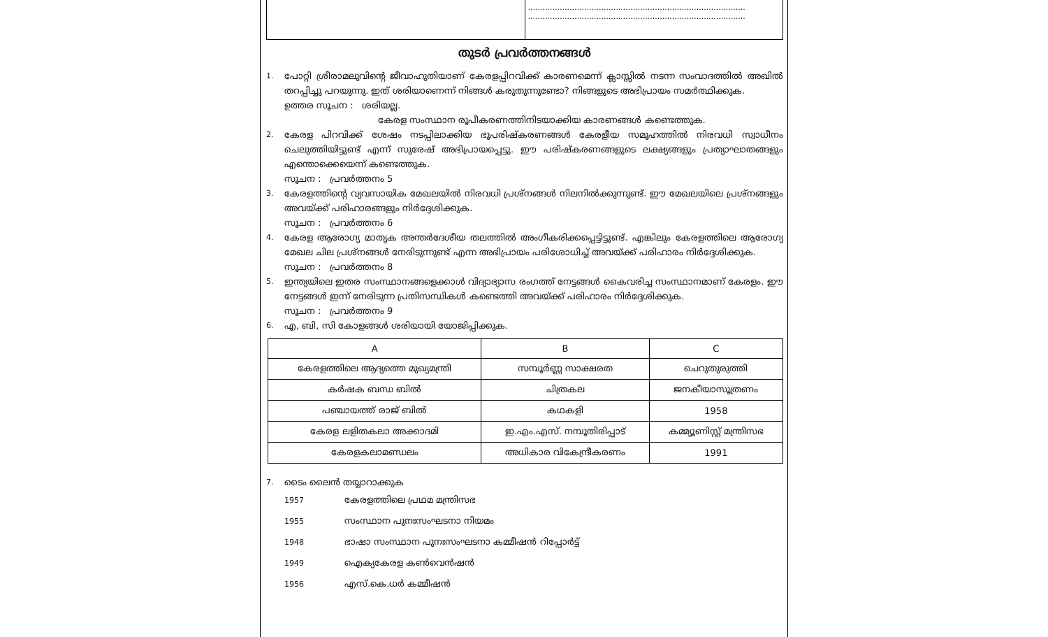.........................................................................................
.........................................................................................
തുടർ പ്രവർത്തനങ്ങൾ
1. പോറ്റി ശ്രീരാമലുവിന്റെ ജീവാഹുതിയാണ് കേരളപ്പിറവിക്ക് കാരണമെന്ന് ക്ലാസ്സിൽ നടന്ന സംവാദത്തിൽ അഖിൽ തറപ്പിച്ചു പറയുന്നു. ഇത് ശരിയാണെന്ന് നിങ്ങൾ കരുതുന്നുണ്ടോ? നിങ്ങളുടെ അഭിപ്രായം സമർത്ഥിക്കുക.
ഉത്തര സൂചന : ശരിയല്ല.
കേരള സംസ്ഥാന രൂപീകരണത്തിനിടയാക്കിയ കാരണങ്ങൾ കണ്ടെത്തുക.
2. കേരള പിറവിക്ക് ശേഷം നടപ്പിലാക്കിയ ഭൂപരിഷ്കരണങ്ങൾ കേരളീയ സമൂഹത്തിൽ നിരവധി സ്വാധീനം ചെലുത്തിയിട്ടുണ്ട് എന്ന് സുരേഷ് അഭിപ്രായപ്പെട്ടു. ഈ പരിഷ്കരണങ്ങളുടെ ലക്ഷ്യങ്ങളും പ്രത്യാഘാതങ്ങളും എന്തൊക്കെയെന്ന് കണ്ടെത്തുക.
സൂചന : പ്രവർത്തനം 5
3. കേരളത്തിന്റെ വ്യവസായിക മേഖലയിൽ നിരവധി പ്രശ്നങ്ങൾ നിലനിൽക്കുന്നുണ്ട്. ഈ മേഖലയിലെ പ്രശ്നങ്ങളും അവയ്ക്ക് പരിഹാരങ്ങളും നിർദ്ദേശിക്കുക.
സൂചന : പ്രവർത്തനം 6
4. കേരള ആരോഗ്യ മാതൃക അന്തർദേശീയ തലത്തിൽ അംഗീകരിക്കപ്പെട്ടിട്ടുണ്ട്. എങ്കിലും കേരളത്തിലെ ആരോഗ്യ മേഖല ചില പ്രശ്നങ്ങൾ നേരിടുന്നുണ്ട് എന്ന അഭിപ്രായം പരിശോധിച്ച് അവയ്ക്ക് പരിഹാരം നിർദ്ദേശിക്കുക.
സൂചന : പ്രവർത്തനം 8
5. ഇന്ത്യയിലെ ഇതര സംസ്ഥാനങ്ങളെക്കാൾ വിദ്യാഭ്യാസ രംഗത്ത് നേട്ടങ്ങൾ കൈവരിച്ച സംസ്ഥാനമാണ് കേരളം. ഈ നേട്ടങ്ങൾ ഇന്ന് നേരിടുന്ന പ്രതിസന്ധികൾ കണ്ടെത്തി അവയ്ക്ക് പരിഹാരം നിർദ്ദേശിക്കുക.
സൂചന : പ്രവർത്തനം 9
6. എ, ബി, സി കോളങ്ങൾ ശരിയായി യോജിപ്പിക്കുക.
| A | B | C |
| --- | --- | --- |
| കേരളത്തിലെ ആദ്യത്തെ മുഖ്യമന്ത്രി | സമ്പൂർണ്ണ സാക്ഷരത | ചെറുതുരുത്തി |
| കർഷക ബന്ധ ബിൽ | ചിത്രകല | ജനകീയാസൂത്രണം |
| പഞ്ചായത്ത് രാജ് ബിൽ | കഥകളി | 1958 |
| കേരള ലളിതകലാ അക്കാദമി | ഇ.എം.എസ്. നമ്പൂതിരിപ്പാട് | കമ്മ്യൂണിസ്റ്റ് മന്ത്രിസഭ |
| കേരളകലാമണ്ഡലം | അധികാര വികേന്ദ്രീകരണം | 1991 |
7. ടൈം ലൈൻ തയ്യാറാക്കുക
1957 കേരളത്തിലെ പ്രഥമ മന്ത്രിസഭ
1955 സംസ്ഥാന പുനഃസംഘടനാ നിയമം
1948 ഭാഷാ സംസ്ഥാന പുനഃസംഘടനാ കമ്മീഷൻ റിപ്പോർട്ട്
1949 ഐക്യകേരള കൺവെൻഷൻ
1956 എസ്.കെ.ധർ കമ്മീഷൻ